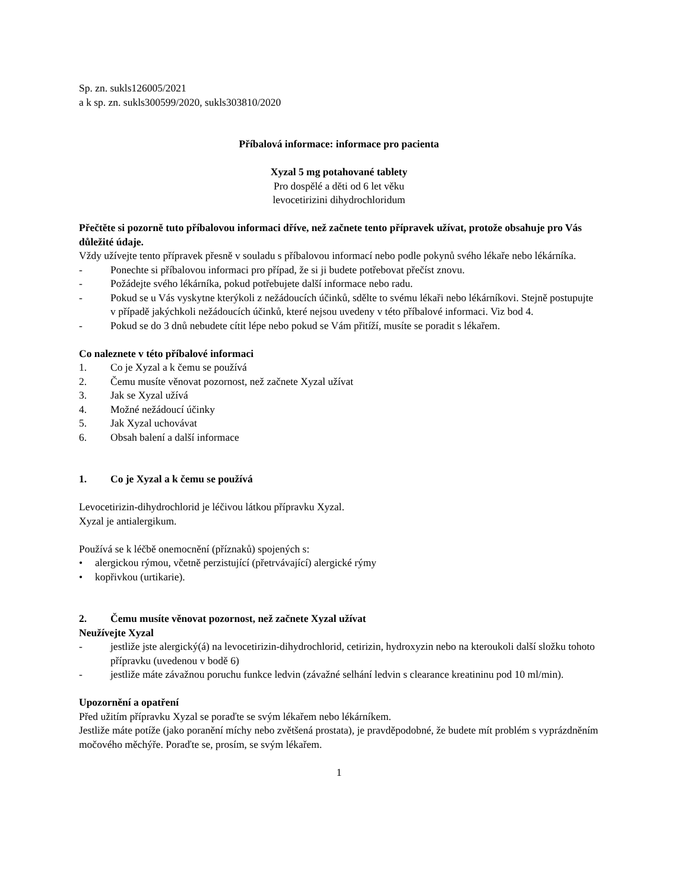Sp. zn. sukls126005/2021
a k sp. zn. sukls300599/2020, sukls303810/2020
Příbalová informace: informace pro pacienta
Xyzal 5 mg potahované tablety
Pro dospělé a děti od 6 let věku
levocetirizini dihydrochloridum
Přečtěte si pozorně tuto příbalovou informaci dříve, než začnete tento přípravek užívat, protože obsahuje pro Vás důležité údaje.
Vždy užívejte tento přípravek přesně v souladu s příbalovou informací nebo podle pokynů svého lékaře nebo lékárníka.
- Ponechte si příbalovou informaci pro případ, že si ji budete potřebovat přečíst znovu.
- Požádejte svého lékárníka, pokud potřebujete další informace nebo radu.
- Pokud se u Vás vyskytne kterýkoli z nežádoucích účinků, sdělte to svému lékaři nebo lékárníkovi. Stejně postupujte v případě jakýchkoli nežádoucích účinků, které nejsou uvedeny v této příbalové informaci. Viz bod 4.
- Pokud se do 3 dnů nebudete cítit lépe nebo pokud se Vám přitíží, musíte se poradit s lékařem.
Co naleznete v této příbalové informaci
1. Co je Xyzal a k čemu se používá
2. Čemu musíte věnovat pozornost, než začnete Xyzal užívat
3. Jak se Xyzal užívá
4. Možné nežádoucí účinky
5. Jak Xyzal uchovávat
6. Obsah balení a další informace
1. Co je Xyzal a k čemu se používá
Levocetirizin-dihydrochlorid je léčivou látkou přípravku Xyzal.
Xyzal je antialergikum.
Používá se k léčbě onemocnění (příznaků) spojených s:
• alergickou rýmou, včetně perzistující (přetrvávající) alergické rýmy
• kopřivkou (urtikarie).
2. Čemu musíte věnovat pozornost, než začnete Xyzal užívat
Neužívejte Xyzal
- jestliže jste alergický(á) na levocetirizin-dihydrochlorid, cetirizin, hydroxyzin nebo na kteroukoli další složku tohoto přípravku (uvedenou v bodě 6)
- jestliže máte závažnou poruchu funkce ledvin (závažné selhání ledvin s clearance kreatininu pod 10 ml/min).
Upozornění a opatření
Před užitím přípravku Xyzal se poraďte se svým lékařem nebo lékárníkem.
Jestliže máte potíže (jako poranění míchy nebo zvětšená prostata), je pravděpodobné, že budete mít problém s vyprázdněním močového měchýře. Poraďte se, prosím, se svým lékařem.
1